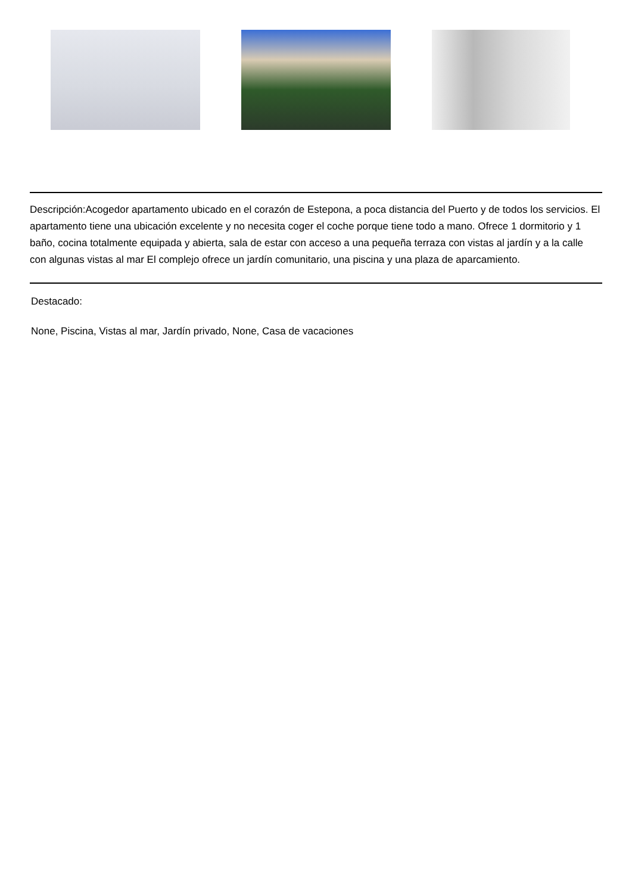Descripción:Acogedor apartamento ubicado en el corazón de Estepona, a poca distancia del Puerto y de todos los servicios. El apartamento tiene una ubicación excelente y no necesita coger el coche porque tiene todo a mano. Ofrece 1 dormitorio y 1 baño, cocina totalmente equipada y abierta, sala de estar con acceso a una pequeña terraza con vistas al jardín y a la calle con algunas vistas al mar El complejo ofrece un jardín comunitario, una piscina y una plaza de aparcamiento.
Destacado:
None, Piscina, Vistas al mar, Jardín privado, None, Casa de vacaciones